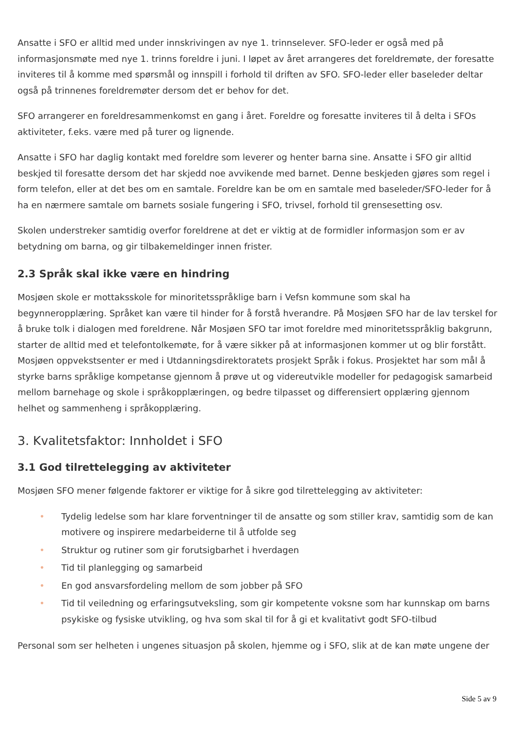Ansatte i SFO er alltid med under innskrivingen av nye 1. trinnselever. SFO-leder er også med på informasjonsmøte med nye 1. trinns foreldre i juni. I løpet av året arrangeres det foreldremøte, der foresatte inviteres til å komme med spørsmål og innspill i forhold til driften av SFO. SFO-leder eller baseleder deltar også på trinnenes foreldremøter dersom det er behov for det.
SFO arrangerer en foreldresammenkomst en gang i året. Foreldre og foresatte inviteres til å delta i SFOs aktiviteter, f.eks. være med på turer og lignende.
Ansatte i SFO har daglig kontakt med foreldre som leverer og henter barna sine. Ansatte i SFO gir alltid beskjed til foresatte dersom det har skjedd noe avvikende med barnet. Denne beskjeden gjøres som regel i form telefon, eller at det bes om en samtale. Foreldre kan be om en samtale med baseleder/SFO-leder for å ha en nærmere samtale om barnets sosiale fungering i SFO, trivsel, forhold til grensesetting osv.
Skolen understreker samtidig overfor foreldrene at det er viktig at de formidler informasjon som er av betydning om barna, og gir tilbakemeldinger innen frister.
2.3 Språk skal ikke være en hindring
Mosjøen skole er mottaksskole for minoritetsspråklige barn i Vefsn kommune som skal ha begynneropplæring. Språket kan være til hinder for å forstå hverandre. På Mosjøen SFO har de lav terskel for å bruke tolk i dialogen med foreldrene. Når Mosjøen SFO tar imot foreldre med minoritetsspråklig bakgrunn, starter de alltid med et telefontolkemøte, for å være sikker på at informasjonen kommer ut og blir forstått. Mosjøen oppvekstsenter er med i Utdanningsdirektoratets prosjekt Språk i fokus. Prosjektet har som mål å styrke barns språklige kompetanse gjennom å prøve ut og videreutvikle modeller for pedagogisk samarbeid mellom barnehage og skole i språkopplæringen, og bedre tilpasset og differensiert opplæring gjennom helhet og sammenheng i språkopplæring.
3. Kvalitetsfaktor: Innholdet i SFO
3.1 God tilrettelegging av aktiviteter
Mosjøen SFO mener følgende faktorer er viktige for å sikre god tilrettelegging av aktiviteter:
• Tydelig ledelse som har klare forventninger til de ansatte og som stiller krav, samtidig som de kan motivere og inspirere medarbeiderne til å utfolde seg
• Struktur og rutiner som gir forutsigbarhet i hverdagen
• Tid til planlegging og samarbeid
• En god ansvarsfordeling mellom de som jobber på SFO
• Tid til veiledning og erfaringsutveksling, som gir kompetente voksne som har kunnskap om barns psykiske og fysiske utvikling, og hva som skal til for å gi et kvalitativt godt SFO-tilbud
Personal som ser helheten i ungenes situasjon på skolen, hjemme og i SFO, slik at de kan møte ungene der
Side 5 av 9